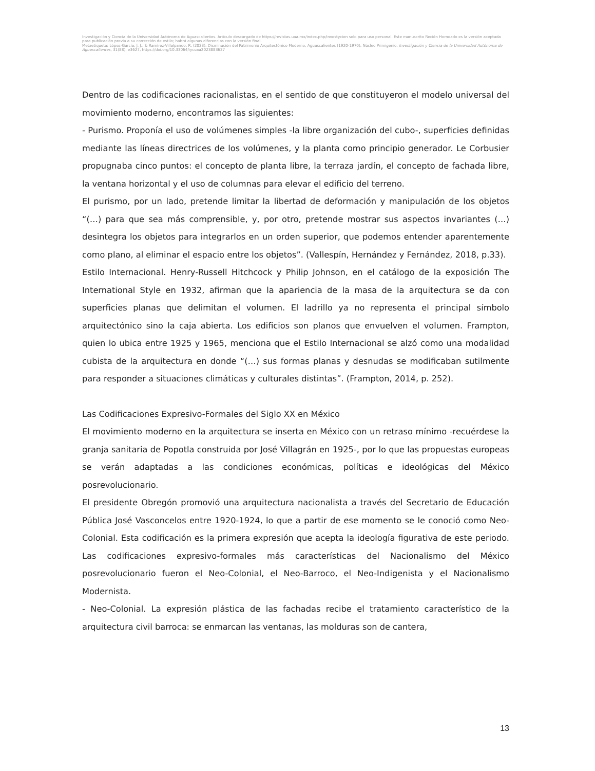Investigación y Ciencia de la Universidad Autónoma de Aguascalientes. Artículo descargado de https://revistas.uaa.mx/index.php/investycien solo para uso personal. Este manuscrito Recién Horneado es la versión aceptada para publicación previa a su corrección de estilo; habrá algunas diferencias con la versión final.
Metaetiqueta: López-García, J. J., & Ramírez-Villalpando, R. (2023). Disminución del Patrimonio Arquitectónico Moderno, Aguascalientes (1920-1970). Núcleo Primigenio. Investigación y Ciencia de la Universidad Autónoma de Aguascalientes, 31(88), e3627, https://doi.org/10.33064/iycuaa2023883627
Dentro de las codificaciones racionalistas, en el sentido de que constituyeron el modelo universal del movimiento moderno, encontramos las siguientes:
- Purismo. Proponía el uso de volúmenes simples -la libre organización del cubo-, superficies definidas mediante las líneas directrices de los volúmenes, y la planta como principio generador. Le Corbusier propugnaba cinco puntos: el concepto de planta libre, la terraza jardín, el concepto de fachada libre, la ventana horizontal y el uso de columnas para elevar el edificio del terreno.
El purismo, por un lado, pretende limitar la libertad de deformación y manipulación de los objetos “(…) para que sea más comprensible, y, por otro, pretende mostrar sus aspectos invariantes (…) desintegra los objetos para integrarlos en un orden superior, que podemos entender aparentemente como plano, al eliminar el espacio entre los objetos”. (Vallespín, Hernández y Fernández, 2018, p.33).
Estilo Internacional. Henry-Russell Hitchcock y Philip Johnson, en el catálogo de la exposición The International Style en 1932, afirman que la apariencia de la masa de la arquitectura se da con superficies planas que delimitan el volumen. El ladrillo ya no representa el principal símbolo arquitectónico sino la caja abierta. Los edificios son planos que envuelven el volumen. Frampton, quien lo ubica entre 1925 y 1965, menciona que el Estilo Internacional se alzó como una modalidad cubista de la arquitectura en donde “(…) sus formas planas y desnudas se modificaban sutilmente para responder a situaciones climáticas y culturales distintas”. (Frampton, 2014, p. 252).
Las Codificaciones Expresivo-Formales del Siglo XX en México
El movimiento moderno en la arquitectura se inserta en México con un retraso mínimo -recuérdese la granja sanitaria de Popotla construida por José Villagrán en 1925-, por lo que las propuestas europeas se verán adaptadas a las condiciones económicas, políticas e ideológicas del México posrevolucionario.
El presidente Obregón promovió una arquitectura nacionalista a través del Secretario de Educación Pública José Vasconcelos entre 1920-1924, lo que a partir de ese momento se le conoció como Neo-Colonial. Esta codificación es la primera expresión que acepta la ideología figurativa de este periodo. Las codificaciones expresivo-formales más características del Nacionalismo del México posrevolucionario fueron el Neo-Colonial, el Neo-Barroco, el Neo-Indigenista y el Nacionalismo Modernista.
- Neo-Colonial. La expresión plástica de las fachadas recibe el tratamiento característico de la arquitectura civil barroca: se enmarcan las ventanas, las molduras son de cantera,
13